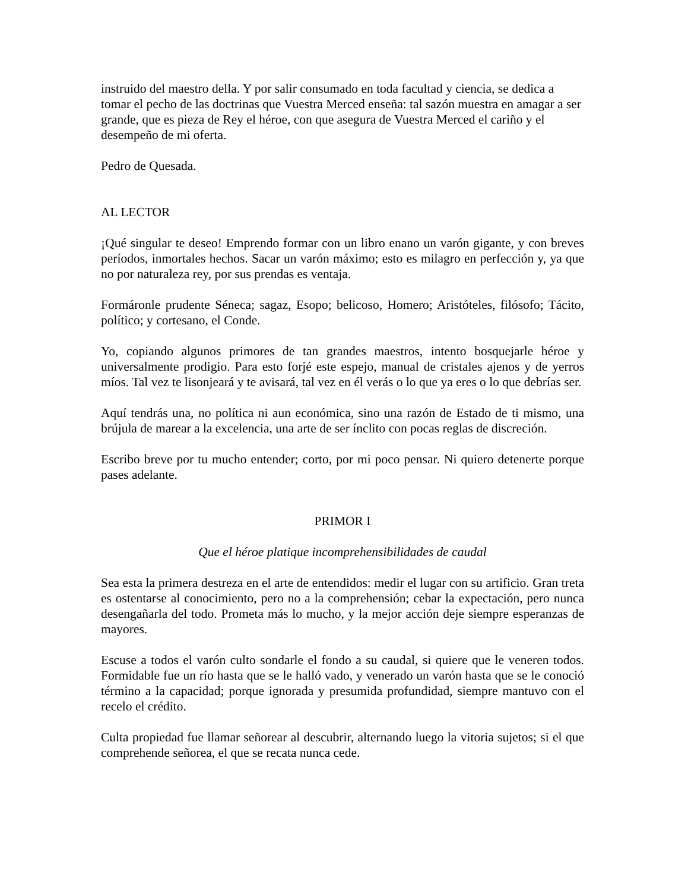instruido del maestro della. Y por salir consumado en toda facultad y ciencia, se dedica a tomar el pecho de las doctrinas que Vuestra Merced enseña: tal sazón muestra en amagar a ser grande, que es pieza de Rey el héroe, con que asegura de Vuestra Merced el cariño y el desempeño de mi oferta.
Pedro de Quesada.
AL LECTOR
¡Qué singular te deseo! Emprendo formar con un libro enano un varón gigante, y con breves períodos, inmortales hechos. Sacar un varón máximo; esto es milagro en perfección y, ya que no por naturaleza rey, por sus prendas es ventaja.
Formáronle prudente Séneca; sagaz, Esopo; belicoso, Homero; Aristóteles, filósofo; Tácito, político; y cortesano, el Conde.
Yo, copiando algunos primores de tan grandes maestros, intento bosquejarle héroe y universalmente prodigio. Para esto forjé este espejo, manual de cristales ajenos y de yerros míos. Tal vez te lisonjeará y te avisará, tal vez en él verás o lo que ya eres o lo que debrías ser.
Aquí tendrás una, no política ni aun económica, sino una razón de Estado de ti mismo, una brújula de marear a la excelencia, una arte de ser ínclito con pocas reglas de discreción.
Escribo breve por tu mucho entender; corto, por mi poco pensar. Ni quiero detenerte porque pases adelante.
PRIMOR I
Que el héroe platique incomprehensibilidades de caudal
Sea esta la primera destreza en el arte de entendidos: medir el lugar con su artificio. Gran treta es ostentarse al conocimiento, pero no a la comprehensión; cebar la expectación, pero nunca desengañarla del todo. Prometa más lo mucho, y la mejor acción deje siempre esperanzas de mayores.
Escuse a todos el varón culto sondarle el fondo a su caudal, si quiere que le veneren todos. Formidable fue un río hasta que se le halló vado, y venerado un varón hasta que se le conoció término a la capacidad; porque ignorada y presumida profundidad, siempre mantuvo con el recelo el crédito.
Culta propiedad fue llamar señorear al descubrir, alternando luego la vitoria sujetos; si el que comprehende señorea, el que se recata nunca cede.